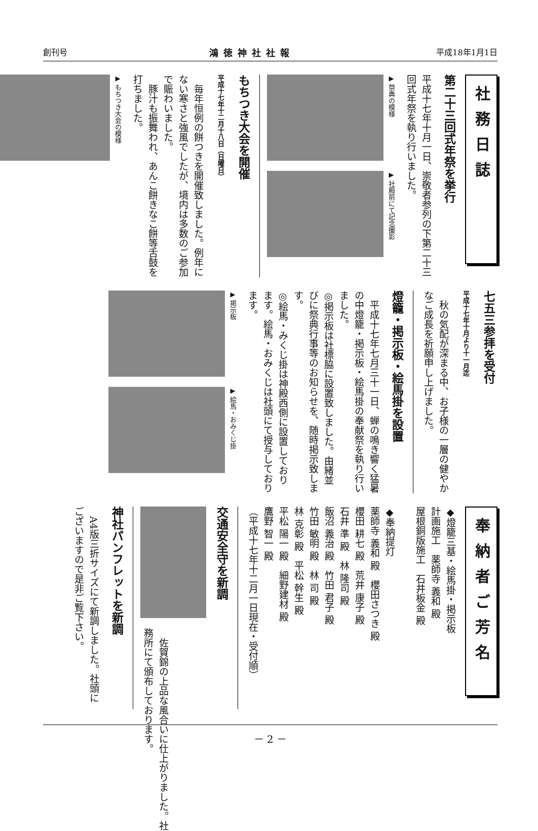創刊号 鴻徳神社社報 平成18年1月1日
社務日誌
第二十三回式年祭を挙行
平成十七年十月一日、崇敬者参列の下第二十三回式年祭を執り行いました。
▶ 祭典の模様
▶ 社殿前にて記念撮影
もちつき大会を開催
平成十七年十二月十八日（日曜日）
　毎年恒例の餅つきを開催致しました。例年にない寒さと強風でしたが、境内は多数のご参加で賑わいました。
　豚汁も振舞われ、あんこ餅きなこ餅等舌鼓を打ちました。
▶ もちつき大会の模様
七五三参拝を受付
平成十七年十月より十一月迄
　秋の気配が深まる中、お子様の一層の健やかなご成長を祈願申し上げました。
燈籠・掲示板・絵馬掛を設置
　平成十七年七月三十一日、蝉の鳴き響く猛暑の中燈籠・掲示板・絵馬掛の奉献祭を執り行いました。
◎掲示板は社標脇に設置致しました。由緒並びに祭典行事等のお知らせを、随時掲示致します。
◎絵馬・みくじ掛は神殿西側に設置しております。絵馬・おみくじは社頭にて授与しております。
▶ 掲示板
▶ 絵馬・おみくじ掛
奉納者ご芳名
◆燈籠三基・絵馬掛・掲示板
計画施工　薬師寺 義和 殿
屋根銅版施工　石井板金 殿
◆奉納提灯
薬師寺 義和 殿　櫻田さつき 殿
櫻田 耕七 殿　荒井 康子 殿
石井 準 殿　林 隆司 殿
飯沼 義治 殿　竹田 君子 殿
竹田 敏明 殿　林 司 殿
林 克彰 殿　平松 幹生 殿
平松 陽一 殿　細野建材 殿
鷹野 智一 殿
（平成十七年十二月一日現在・受付順）
交通安全守を新調
　佐賀錦の上品な風合いに仕上がりました。社務所にて頒布しております。
神社パンフレットを新調
　A4版三折サイズにて新調しました。社頭にございますので是非ご覧下さい。
－ 2 －